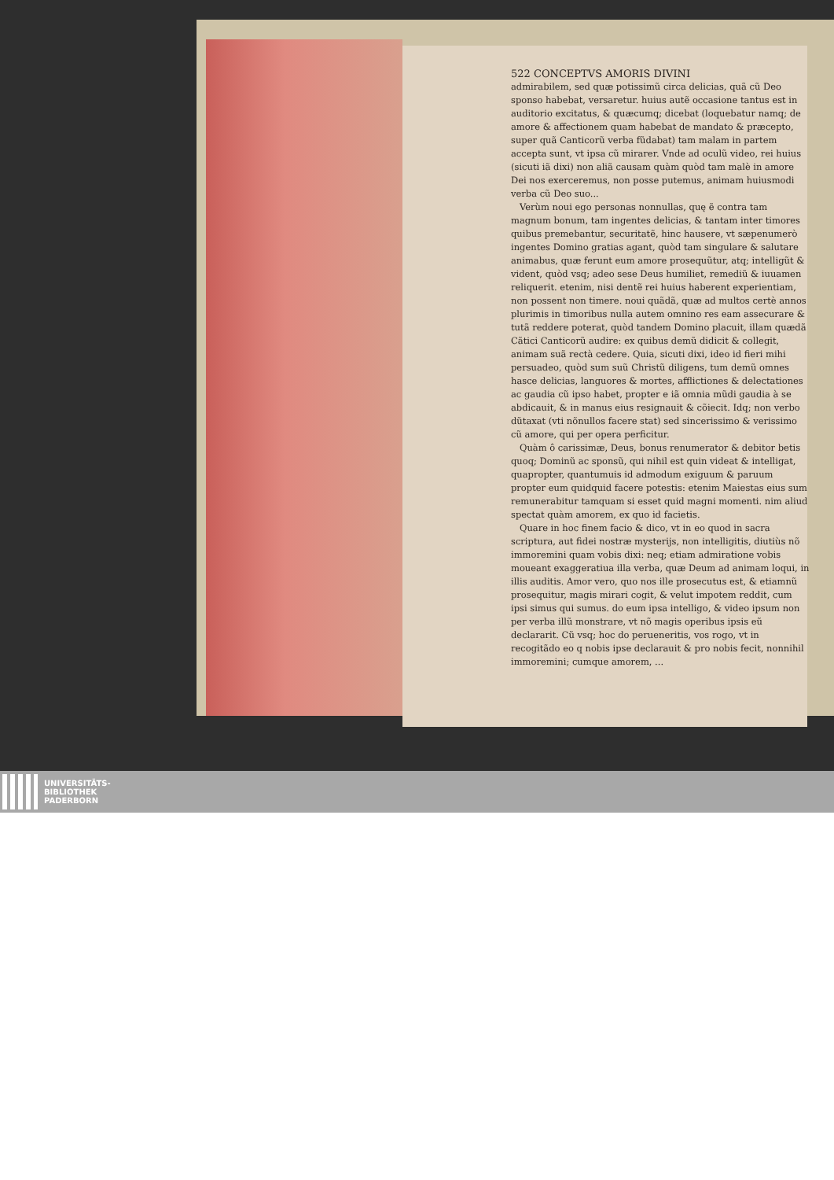522 CONCEPTVS AMORIS DIVINI
admirabilem, sed quæ potissimũ circa delicias, quã cũ Deo sponso habebat, versaretur. huius autẽ occasione tantus est in auditorio excitatus, & quæcumq; dicebat (loquebatur namq; de amore & affectionem quam habebat de mandato & præcepto, super quã Canticorũ verba fũdabat) tam malam in partem accepta sunt, vt ipsa cũ mirarer. Vnde ad oculũ video, rei huius (sicuti iã dixi) non aliã causam quàm quòd tam malè in amore Dei nos exerceremus, non posse putemus, animam huiusmodi verba cũ Deo suo...
Verùm noui ego personas nonnullas, quę ẽ contra tam magnum bonum, tam ingentes delicias, & tantam inter timores quibus premebantur, securitatẽ, hinc hausere, vt sæpenumerò ingentes Domino gratias agant, quòd tam singulare & salutare animabus, quæ ferunt eum amore prosequũtur, atq; intelligũt & vident, quòd vsq; adeo sese Deus humiliet, remediũ & iuuamen reliquerit. etenim, nisi dentẽ rei huius haberent experientiam, non possent non timere. noui quãdã, quæ ad multos certè annos plurimis in timoribus nulla autem omnino res eam assecurare & tutã reddere poterat, quòd tandem Domino placuit, illam quædã Cãtici Canticorũ audire: ex quibus demũ didicit & collegit, animam suã rectà cedere. Quia, sicuti dixi, ideo id fieri mihi persuadeo, quòd sum suũ Christũ diligens, tum demũ omnes hasce delicias, languores & mortes, afflictiones & delectationes ac gaudia cũ ipso habet, propter e iã omnia mũdi gaudia à se abdicauit, & in manus eius resignauit & cõiecit. Idq; non verbo dũtaxat (vti nõnullos facere stat) sed sincerissimo & verissimo cũ amore, qui per opera perficitur.
Quàm ô carissimæ, Deus, bonus renumerator & debitor betis quoq; Dominũ ac sponsũ, qui nihil est quin videat & intelligat, quapropter, quantumuis id admodum exiguum & paruum propter eum quidquid facere potestis: etenim Maiestas eius sum remunerabitur tamquam si esset quid magni momenti. nim aliud spectat quàm amorem, ex quo id facietis.
Quare in hoc finem facio & dico, vt in eo quod in sacra scriptura, aut fidei nostræ mysterijs, non intelligitis, diutiùs nõ immoremini quam vobis dixi: neq; etiam admiratione vobis moueant exaggeratiua illa verba, quæ Deum ad animam loqui, in illis auditis. Amor vero, quo nos ille prosecutus est, & etiamnũ prosequitur, magis mirari cogit, & velut impotem reddit, cum ipsi simus qui sumus. do eum ipsa intelligo, & video ipsum non per verba illũ monstrare, vt nõ magis operibus ipsis eũ declararit. Cũ vsq; hoc do perueneritis, vos rogo, vt in recogitãdo eo q nobis ipse declarauit & pro nobis fecit, nonnihil immoremini; cumque amorem, ...
UNIVERSITÄTS-
BIBLIOTHEK
PADERBORN